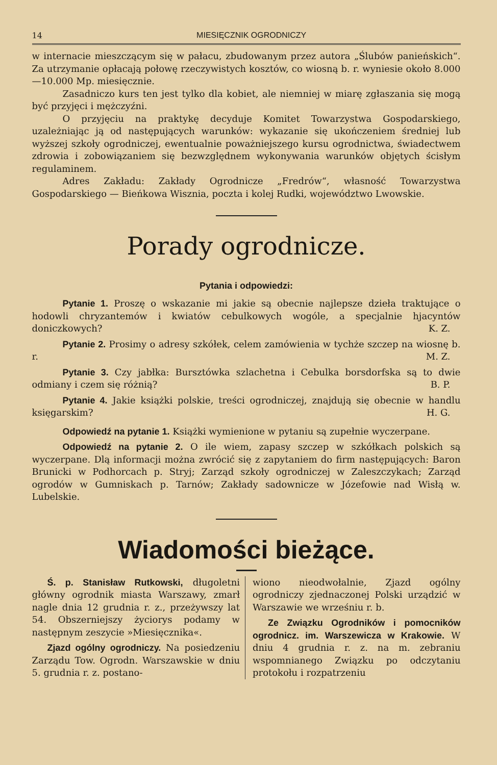14 MIESIĘCZNIK OGRODNICZY
w internacie mieszczącym się w pałacu, zbudowanym przez autora „Ślubów panieńskich“. Za utrzymanie opłacają połowę rzeczywistych kosztów, co wiosną b. r. wyniesie około 8.000—10.000 Mp. miesięcznie.
Zasadniczo kurs ten jest tylko dla kobiet, ale niemniej w miarę zgłaszania się mogą być przyjęci i mężczyźni.
O przyjęciu na praktykę decyduje Komitet Towarzystwa Gospodarskiego, uzależniając ją od następujących warunków: wykazanie się ukończeniem średniej lub wyższej szkoły ogrodniczej, ewentualnie poważniejszego kursu ogrodnictwa, świadectwem zdrowia i zobowiązaniem się bezwzględnem wykonywania warunków objętych ścisłym regulaminem.
Adres Zakładu: Zakłady Ogrodnicze „Fredrów“, własność Towarzystwa Gospodarskiego — Bieńkowa Wisznia, poczta i kolej Rudki, województwo Lwowskie.
Porady ogrodnicze.
Pytania i odpowiedzi:
Pytanie 1. Proszę o wskazanie mi jakie są obecnie najlepsze dzieła traktujące o hodowli chryzantemów i kwiatów cebulkowych wogóle, a specjalnie hjacyntów doniczkowych? K. Z.
Pytanie 2. Prosimy o adresy szkółek, celem zamówienia w tychże szczep na wiosnę b. r. M. Z.
Pytanie 3. Czy jabłka: Bursztówka szlachetna i Cebulka borsdorfska są to dwie odmiany i czem się różnią? B. P.
Pytanie 4. Jakie książki polskie, treści ogrodniczej, znajdują się obecnie w handlu księgarskim? H. G.
Odpowiedź na pytanie 1. Książki wymienione w pytaniu są zupełnie wyczerpane.
Odpowiedź na pytanie 2. O ile wiem, zapasy szczep w szkółkach polskich są wyczerpane. Dlą informacji można zwrócić się z zapytaniem do firm następujących: Baron Brunicki w Podhorcach p. Stryj; Zarząd szkoły ogrodniczej w Zaleszczykach; Zarząd ogrodów w Gumniskach p. Tarnów; Zakłady sadownicze w Józefowie nad Wisłą w. Lubelskie.
Wiadomości bieżące.
Ś. p. Stanisław Rutkowski, długoletni główny ogrodnik miasta Warszawy, zmarł nagle dnia 12 grudnia r. z., przeżywszy lat 54. Obszerniejszy życiorys podamy w następnym zeszycie »Miesięcznika«.
Zjazd ogólny ogrodniczy. Na posiedzeniu Zarządu Tow. Ogrodn. Warszawskie w dniu 5. grudnia r. z. postano-
wiono nieodwołalnie, Zjazd ogólny ogrodniczy zjednaczonej Polski urządzić w Warszawie we wrześniu r. b.
Ze Związku Ogrodników i pomocników ogrodnicz. im. Warszewicza w Krakowie. W dniu 4 grudnia r. z. na m. zebraniu wspomnianego Związku po odczytaniu protokołu i rozpatrzeniu